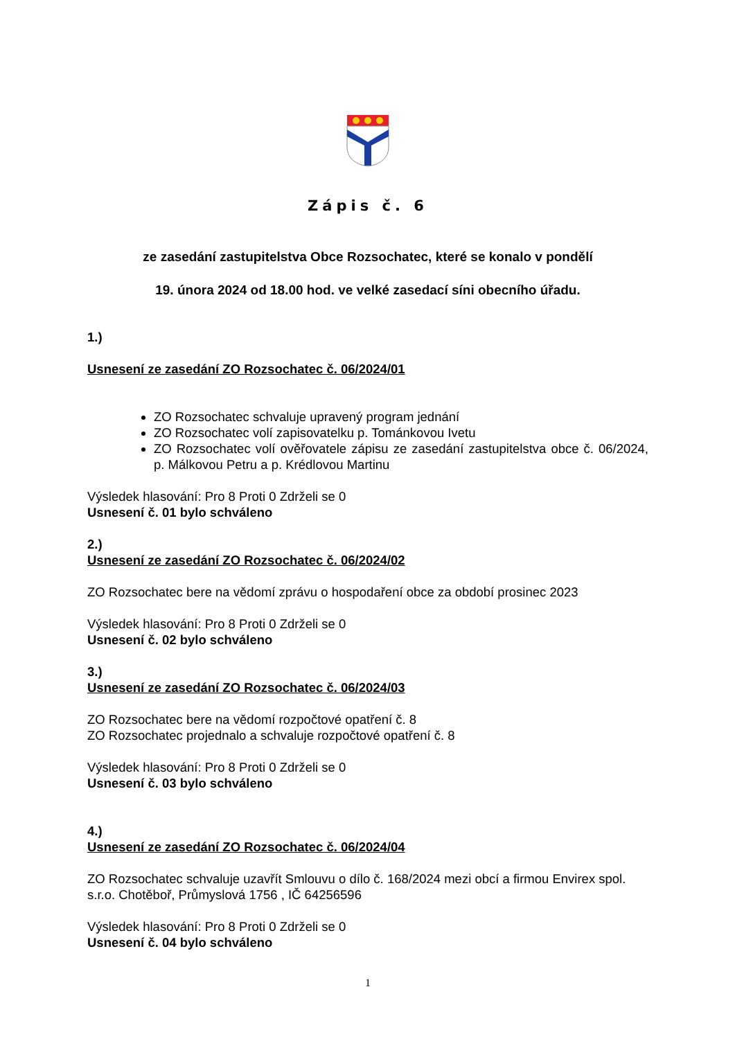Zápis č. 6
ze zasedání zastupitelstva Obce Rozsochatec, které se konalo v pondělí
19. února 2024 od 18.00 hod. ve velké zasedací síni obecního úřadu.
1.)
Usnesení ze zasedání ZO Rozsochatec č. 06/2024/01
ZO Rozsochatec schvaluje upravený program jednání
ZO Rozsochatec volí zapisovatelku p. Tománkovou Ivetu
ZO Rozsochatec volí ověřovatele zápisu ze zasedání zastupitelstva obce č. 06/2024, p. Málkovou Petru a p. Krédlovou Martinu
Výsledek hlasování: Pro 8 Proti 0 Zdrželi se 0
Usnesení č. 01 bylo schváleno
2.)
Usnesení ze zasedání ZO Rozsochatec č. 06/2024/02
ZO Rozsochatec bere na vědomí zprávu o hospodaření obce za období prosinec 2023
Výsledek hlasování: Pro 8 Proti 0 Zdrželi se 0
Usnesení č. 02 bylo schváleno
3.)
Usnesení ze zasedání ZO Rozsochatec č. 06/2024/03
ZO Rozsochatec bere na vědomí rozpočtové opatření č. 8
ZO Rozsochatec projednalo a schvaluje rozpočtové opatření č. 8
Výsledek hlasování: Pro 8 Proti 0 Zdrželi se 0
Usnesení č. 03 bylo schváleno
4.)
Usnesení ze zasedání ZO Rozsochatec č. 06/2024/04
ZO Rozsochatec schvaluje uzavřít Smlouvu o dílo č. 168/2024 mezi obcí a firmou Envirex spol. s.r.o. Chotěboř, Průmyslová 1756 , IČ 64256596
Výsledek hlasování: Pro 8 Proti 0 Zdrželi se 0
Usnesení č. 04 bylo schváleno
1